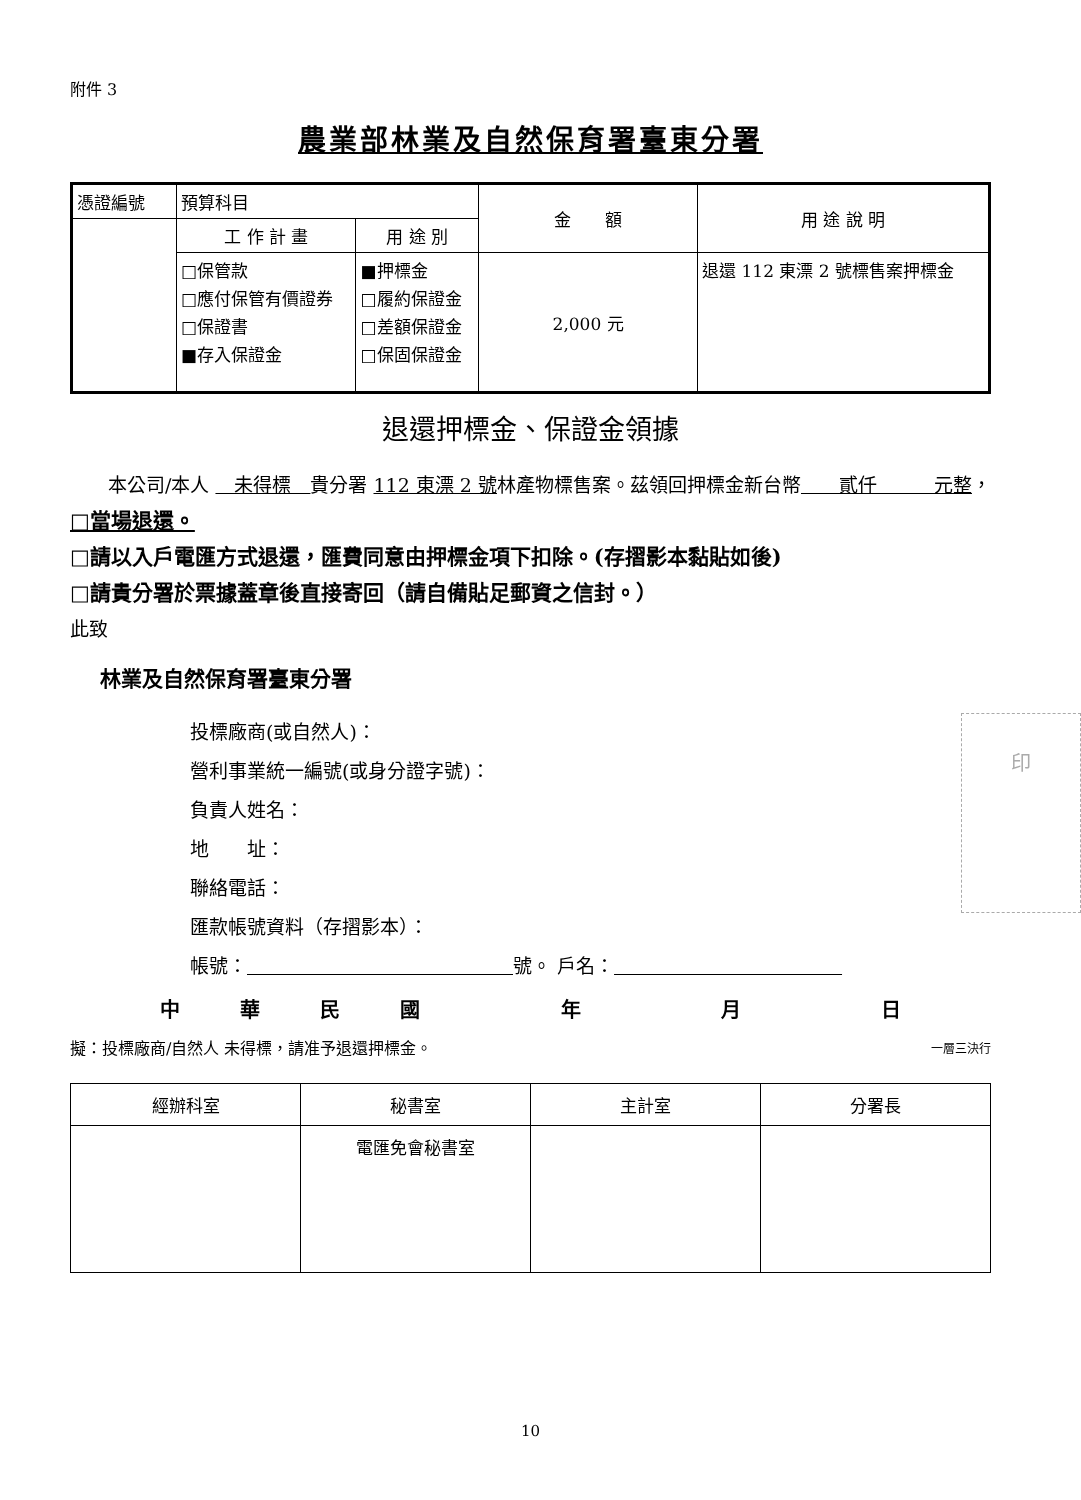附件 3
農業部林業及自然保育署臺東分署
| 憑證編號 | 預算科目 | | 金 額 | 用 途 說 明 |
| | 工 作 計 畫 | 用 途 別 | | |
| | □保管款 □應付保管有價證券 □保證書 ■存入保證金 | ■押標金 □履約保證金 □差額保證金 □保固保證金 | 2,000 元 | 退還 112 東漂 2 號標售案押標金 |
退還押標金、保證金領據
　　本公司/本人 　未得標　貴分署 112 東漂 2 號林產物標售案。茲領回押標金新台幣　　貳仟　　　元整，
□當場退還。
□請以入戶電匯方式退還，匯費同意由押標金項下扣除。(存摺影本黏貼如後)
□請貴分署於票據蓋章後直接寄回（請自備貼足郵資之信封。）
此致
林業及自然保育署臺東分署
印
投標廠商(或自然人)：
營利事業統一編號(或身分證字號)：
負責人姓名：
地　　址：
聯絡電話：
匯款帳號資料（存摺影本）：
帳號：　　　　　　　　　　　　　　 號。 戶名：　　　　　　　　　　　　
中華民國　 年　 月　 日
擬：投標廠商/自然人 未得標，請准予退還押標金。 一層三決行
| 經辦科室 | 秘書室 | 主計室 | 分署長 |
| | 電匯免會秘書室 | | |
10